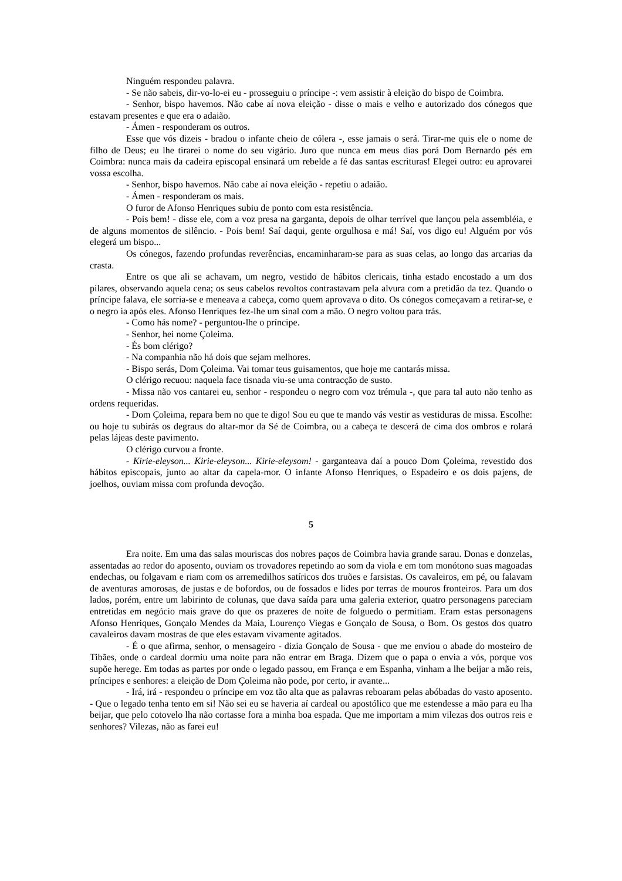Ninguém respondeu palavra.
- Se não sabeis, dir-vo-lo-ei eu - prosseguiu o príncipe -: vem assistir à eleição do bispo de Coimbra.
- Senhor, bispo havemos. Não cabe aí nova eleição - disse o mais e velho e autorizado dos cónegos que estavam presentes e que era o adaião.
- Ámen - responderam os outros.
Esse que vós dizeis - bradou o infante cheio de cólera -, esse jamais o será. Tirar-me quis ele o nome de filho de Deus; eu lhe tirarei o nome do seu vigário. Juro que nunca em meus dias porá Dom Bernardo pés em Coimbra: nunca mais da cadeira episcopal ensinará um rebelde a fé das santas escrituras! Elegei outro: eu aprovarei vossa escolha.
- Senhor, bispo havemos. Não cabe aí nova eleição - repetiu o adaião.
- Ámen - responderam os mais.
O furor de Afonso Henriques subiu de ponto com esta resistência.
- Pois bem! - disse ele, com a voz presa na garganta, depois de olhar terrível que lançou pela assembléia, e de alguns momentos de silêncio. - Pois bem! Saí daqui, gente orgulhosa e má! Saí, vos digo eu! Alguém por vós elegerá um bispo...
Os cónegos, fazendo profundas reverências, encaminharam-se para as suas celas, ao longo das arcarias da crasta.
Entre os que ali se achavam, um negro, vestido de hábitos clericais, tinha estado encostado a um dos pilares, observando aquela cena; os seus cabelos revoltos contrastavam pela alvura com a pretidão da tez. Quando o príncipe falava, ele sorria-se e meneava a cabeça, como quem aprovava o dito. Os cónegos começavam a retirar-se, e o negro ia após eles. Afonso Henriques fez-lhe um sinal com a mão. O negro voltou para trás.
- Como hás nome? - perguntou-lhe o príncipe.
- Senhor, hei nome Çoleima.
- És bom clérigo?
- Na companhia não há dois que sejam melhores.
- Bispo serás, Dom Çoleima. Vai tomar teus guisamentos, que hoje me cantarás missa.
O clérigo recuou: naquela face tisnada viu-se uma contracção de susto.
- Missa não vos cantarei eu, senhor - respondeu o negro com voz trémula -, que para tal auto não tenho as ordens requeridas.
- Dom Çoleima, repara bem no que te digo! Sou eu que te mando vás vestir as vestiduras de missa. Escolhe: ou hoje tu subirás os degraus do altar-mor da Sé de Coimbra, ou a cabeça te descerá de cima dos ombros e rolará pelas lájeas deste pavimento.
O clérigo curvou a fronte.
- Kirie-eleyson... Kirie-eleyson... Kirie-eleysom! - garganteava daí a pouco Dom Çoleima, revestido dos hábitos episcopais, junto ao altar da capela-mor. O infante Afonso Henriques, o Espadeiro e os dois pajens, de joelhos, ouviam missa com profunda devoção.
5
Era noite. Em uma das salas mouriscas dos nobres paços de Coimbra havia grande sarau. Donas e donzelas, assentadas ao redor do aposento, ouviam os trovadores repetindo ao som da viola e em tom monótono suas magoadas endechas, ou folgavam e riam com os arremedilhos satíricos dos truões e farsistas. Os cavaleiros, em pé, ou falavam de aventuras amorosas, de justas e de bofordos, ou de fossados e lides por terras de mouros fronteiros. Para um dos lados, porém, entre um labirinto de colunas, que dava saída para uma galeria exterior, quatro personagens pareciam entretidas em negócio mais grave do que os prazeres de noite de folguedo o permitiam. Eram estas personagens Afonso Henriques, Gonçalo Mendes da Maia, Lourenço Viegas e Gonçalo de Sousa, o Bom. Os gestos dos quatro cavaleiros davam mostras de que eles estavam vivamente agitados.
- É o que afirma, senhor, o mensageiro - dizia Gonçalo de Sousa - que me enviou o abade do mosteiro de Tibães, onde o cardeal dormiu uma noite para não entrar em Braga. Dizem que o papa o envia a vós, porque vos supõe herege. Em todas as partes por onde o legado passou, em França e em Espanha, vinham a lhe beijar a mão reis, príncipes e senhores: a eleição de Dom Çoleima não pode, por certo, ir avante...
- Irá, irá - respondeu o príncipe em voz tão alta que as palavras reboaram pelas abóbadas do vasto aposento. - Que o legado tenha tento em si! Não sei eu se haveria aí cardeal ou apostólico que me estendesse a mão para eu lha beijar, que pelo cotovelo lha não cortasse fora a minha boa espada. Que me importam a mim vilezas dos outros reis e senhores? Vilezas, não as farei eu!